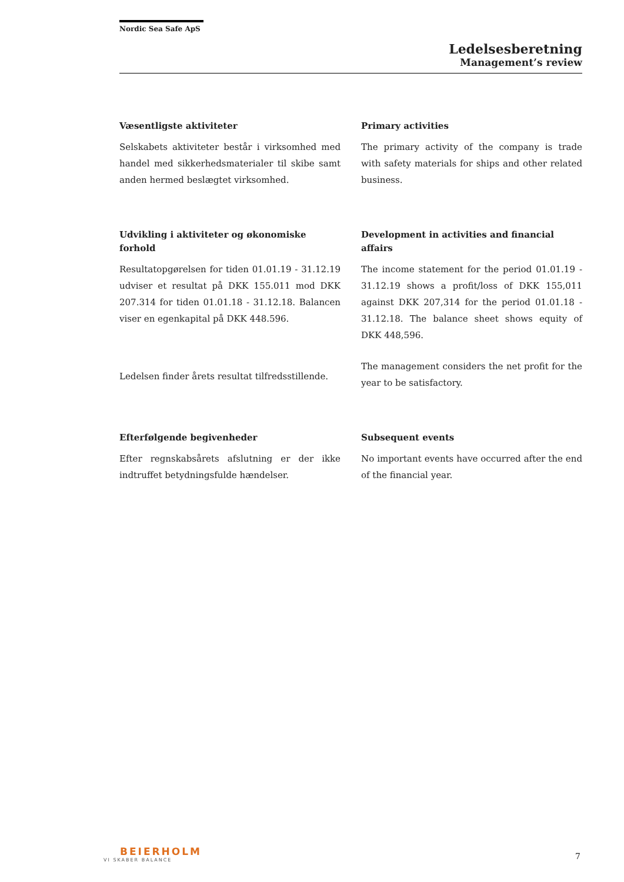Nordic Sea Safe ApS
Ledelsesberetning
Management’s review
Væsentligste aktiviteter
Selskabets aktiviteter består i virksomhed med handel med sikkerhedsmaterialer til skibe samt anden hermed beslægtet virksomhed.
Primary activities
The primary activity of the company is trade with safety materials for ships and other related business.
Udvikling i aktiviteter og økonomiske forhold
Resultatopgørelsen for tiden 01.01.19 - 31.12.19 udviser et resultat på DKK 155.011 mod DKK 207.314 for tiden 01.01.18 - 31.12.18. Balancen viser en egenkapital på DKK 448.596.
Ledelsen finder årets resultat tilfredsstillende.
Development in activities and financial affairs
The income statement for the period 01.01.19 - 31.12.19 shows a profit/loss of DKK 155,011 against DKK 207,314 for the period 01.01.18 - 31.12.18. The balance sheet shows equity of DKK 448,596.
The management considers the net profit for the year to be satisfactory.
Efterfølgende begivenheder
Efter regnskabsårets afslutning er der ikke indtruffet betydningsfulde hændelser.
Subsequent events
No important events have occurred after the end of the financial year.
BEIERHOLM
VI SKABER BALANCE
7